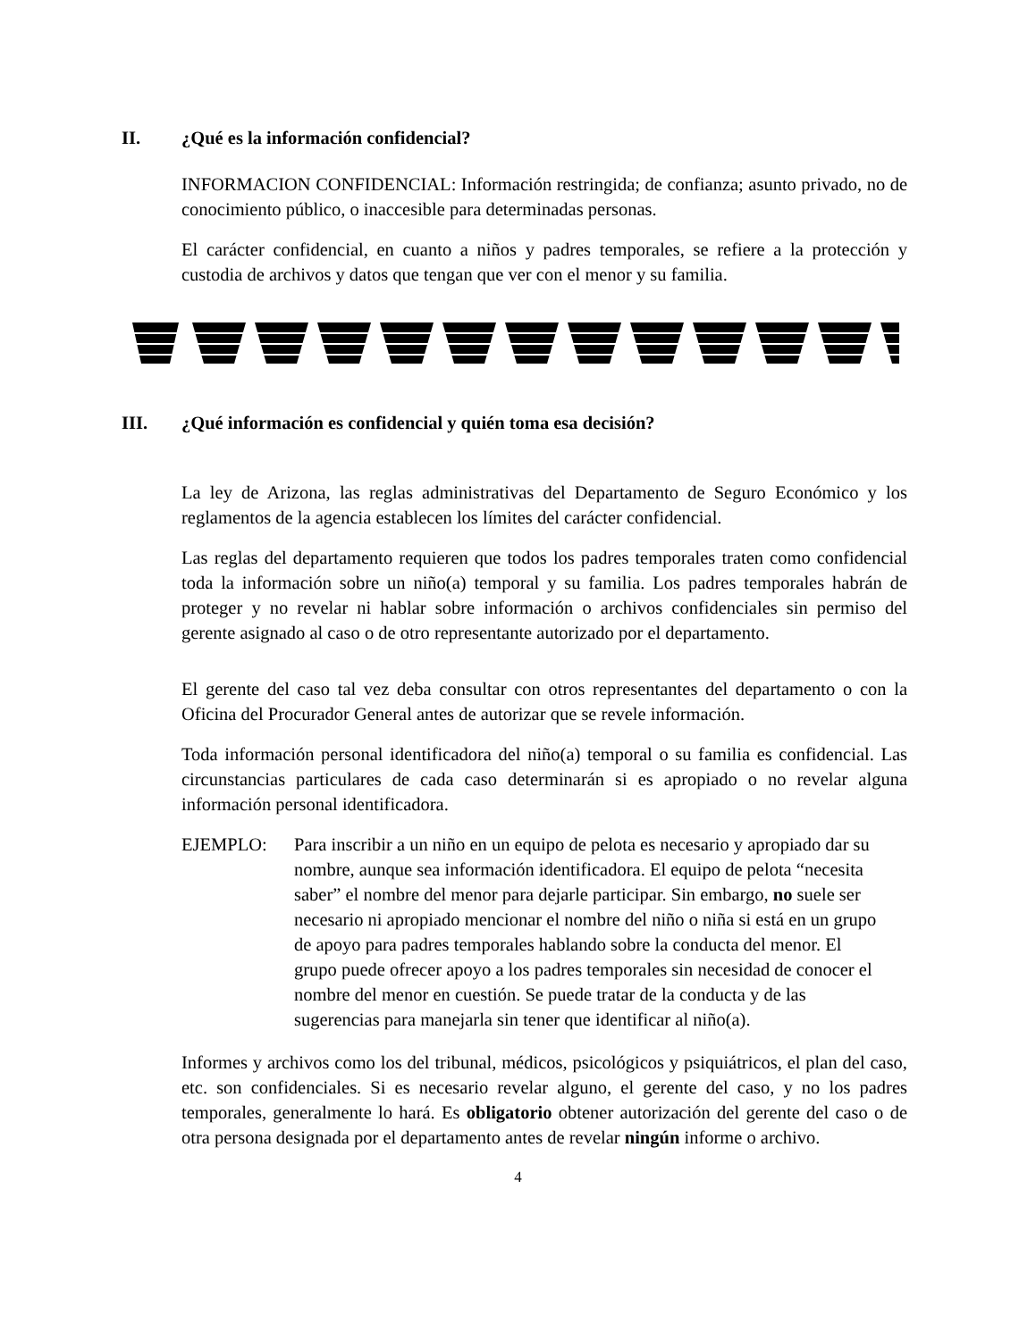II. ¿Qué es la información confidencial?
INFORMACION CONFIDENCIAL: Información restringida; de confianza; asunto privado, no de conocimiento público, o inaccesible para determinadas personas.
El carácter confidencial, en cuanto a niños y padres temporales, se refiere a la protección y custodia de archivos y datos que tengan que ver con el menor y su familia.
III. ¿Qué información es confidencial y quién toma esa decisión?
La ley de Arizona, las reglas administrativas del Departamento de Seguro Económico y los reglamentos de la agencia establecen los límites del carácter confidencial.
Las reglas del departamento requieren que todos los padres temporales traten como confidencial toda la información sobre un niño(a) temporal y su familia. Los padres temporales habrán de proteger y no revelar ni hablar sobre información o archivos confidenciales sin permiso del gerente asignado al caso o de otro representante autorizado por el departamento.
El gerente del caso tal vez deba consultar con otros representantes del departamento o con la Oficina del Procurador General antes de autorizar que se revele información.
Toda información personal identificadora del niño(a) temporal o su familia es confidencial. Las circunstancias particulares de cada caso determinarán si es apropiado o no revelar alguna información personal identificadora.
EJEMPLO: Para inscribir a un niño en un equipo de pelota es necesario y apropiado dar su nombre, aunque sea información identificadora. El equipo de pelota “necesita saber” el nombre del menor para dejarle participar. Sin embargo, no suele ser necesario ni apropiado mencionar el nombre del niño o niña si está en un grupo de apoyo para padres temporales hablando sobre la conducta del menor. El grupo puede ofrecer apoyo a los padres temporales sin necesidad de conocer el nombre del menor en cuestión. Se puede tratar de la conducta y de las sugerencias para manejarla sin tener que identificar al niño(a).
Informes y archivos como los del tribunal, médicos, psicológicos y psiquiátricos, el plan del caso, etc. son confidenciales. Si es necesario revelar alguno, el gerente del caso, y no los padres temporales, generalmente lo hará. Es obligatorio obtener autorización del gerente del caso o de otra persona designada por el departamento antes de revelar ningún informe o archivo.
4